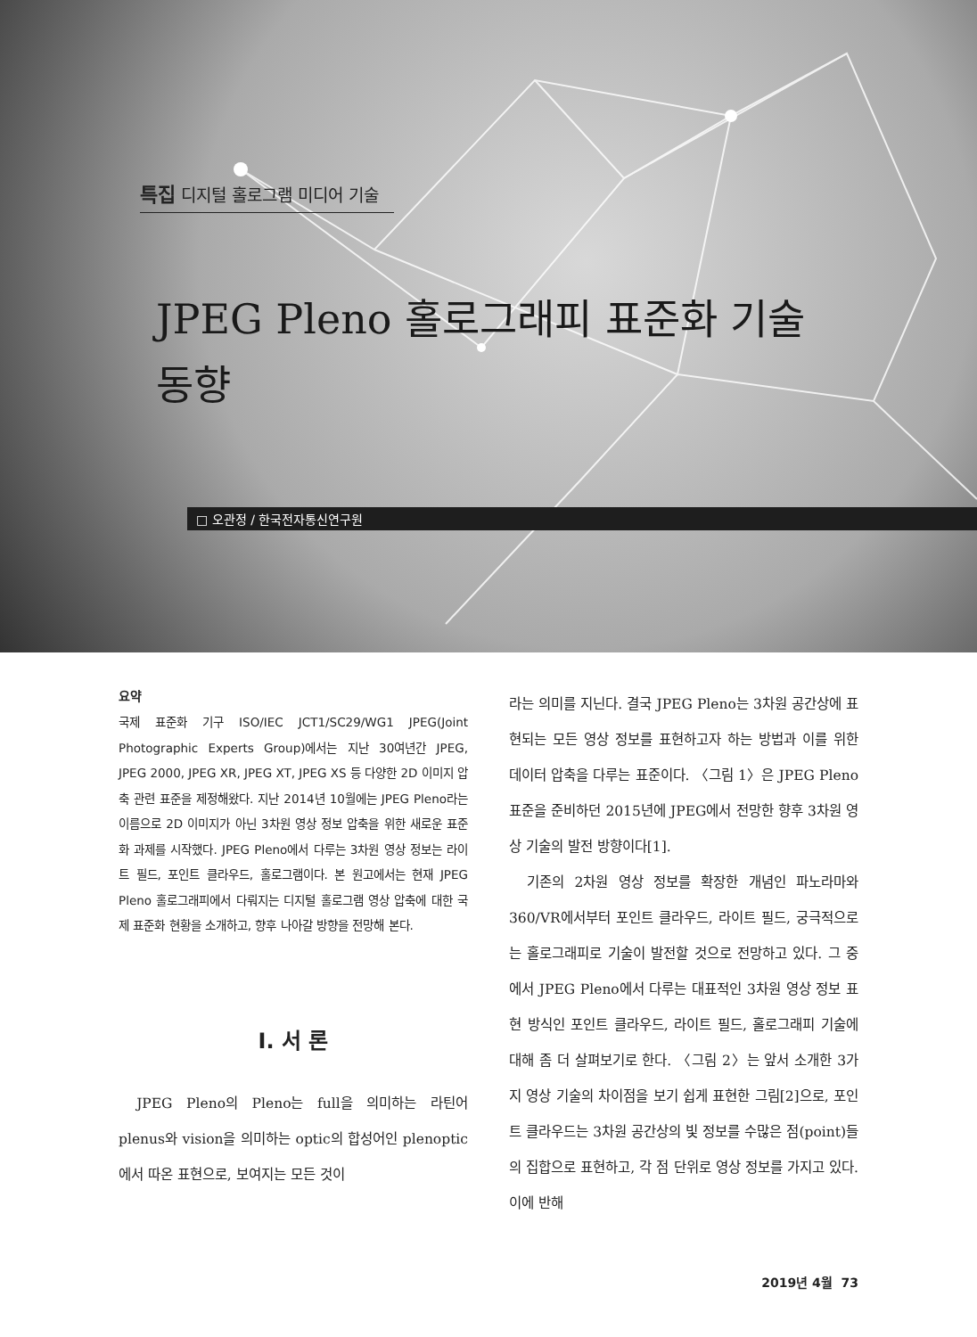특집 디지털 홀로그램 미디어 기술
JPEG Pleno 홀로그래피 표준화 기술
동향
□ 오관정 / 한국전자통신연구원
요약
국제 표준화 기구 ISO/IEC JCT1/SC29/WG1 JPEG(Joint Photographic Experts Group)에서는 지난 30여년간 JPEG, JPEG 2000, JPEG XR, JPEG XT, JPEG XS 등 다양한 2D 이미지 압축 관련 표준을 제정해왔다. 지난 2014년 10월에는 JPEG Pleno라는 이름으로 2D 이미지가 아닌 3차원 영상 정보 압축을 위한 새로운 표준화 과제를 시작했다. JPEG Pleno에서 다루는 3차원 영상 정보는 라이트 필드, 포인트 클라우드, 홀로그램이다. 본 원고에서는 현재 JPEG Pleno 홀로그래피에서 다뤄지는 디지털 홀로그램 영상 압축에 대한 국제 표준화 현황을 소개하고, 향후 나아갈 방향을 전망해 본다.
Ⅰ. 서 론
JPEG Pleno의 Pleno는 full을 의미하는 라틴어 plenus와 vision을 의미하는 optic의 합성어인 plenoptic에서 따온 표현으로, 보여지는 모든 것이
라는 의미를 지닌다. 결국 JPEG Pleno는 3차원 공간상에 표현되는 모든 영상 정보를 표현하고자 하는 방법과 이를 위한 데이터 압축을 다루는 표준이다. 〈그림 1〉은 JPEG Pleno 표준을 준비하던 2015년에 JPEG에서 전망한 향후 3차원 영상 기술의 발전 방향이다[1].
기존의 2차원 영상 정보를 확장한 개념인 파노라마와 360/VR에서부터 포인트 클라우드, 라이트 필드, 궁극적으로는 홀로그래피로 기술이 발전할 것으로 전망하고 있다. 그 중에서 JPEG Pleno에서 다루는 대표적인 3차원 영상 정보 표현 방식인 포인트 클라우드, 라이트 필드, 홀로그래피 기술에 대해 좀 더 살펴보기로 한다. 〈그림 2〉는 앞서 소개한 3가지 영상 기술의 차이점을 보기 쉽게 표현한 그림[2]으로, 포인트 클라우드는 3차원 공간상의 빛 정보를 수많은 점(point)들의 집합으로 표현하고, 각 점 단위로 영상 정보를 가지고 있다. 이에 반해
2019년 4월 73